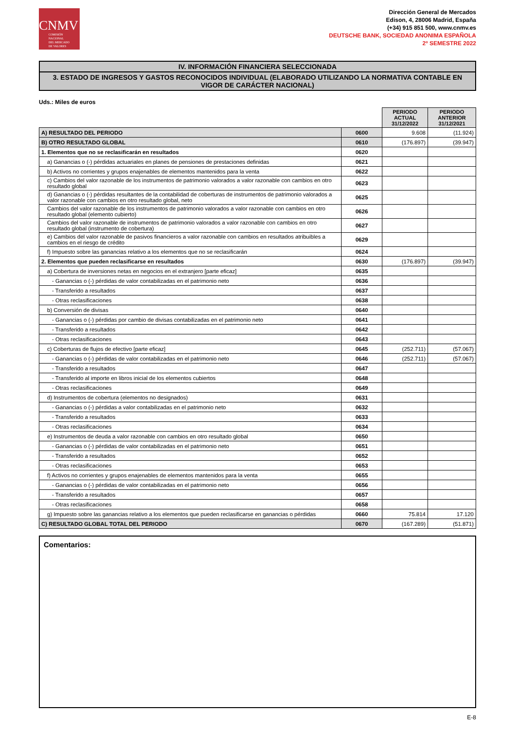CNMV
COMISIÓN
NACIONAL
DEL MERCADO
DE VALORES
Dirección General de Mercados
Edison, 4, 28006 Madrid, España
(+34) 915 851 500, www.cnmv.es
DEUTSCHE BANK, SOCIEDAD ANONIMA ESPAÑOLA
2º SEMESTRE 2022
IV. INFORMACIÓN FINANCIERA SELECCIONADA
3. ESTADO DE INGRESOS Y GASTOS RECONOCIDOS INDIVIDUAL (ELABORADO UTILIZANDO LA NORMATIVA CONTABLE EN VIGOR DE CARÁCTER NACIONAL)
Uds.: Miles de euros
| | | PERIODO ACTUAL 31/12/2022 | PERIODO ANTERIOR 31/12/2021 |
| A) RESULTADO DEL PERIODO | 0600 | 9.608 | (11.924) |
| B) OTRO RESULTADO GLOBAL | 0610 | (176.897) | (39.947) |
| 1. Elementos que no se reclasificarán en resultados | 0620 | | |
| a) Ganancias o (-) pérdidas actuariales en planes de pensiones de prestaciones definidas | 0621 | | |
| b) Activos no corrientes y grupos enajenables de elementos mantenidos para la venta | 0622 | | |
| c) Cambios del valor razonable de los instrumentos de patrimonio valorados a valor razonable con cambios en otro resultado global | 0623 | | |
| d) Ganancias o (-) pérdidas resultantes de la contabilidad de coberturas de instrumentos de patrimonio valorados a valor razonable con cambios en otro resultado global, neto | 0625 | | |
| Cambios del valor razonable de los instrumentos de patrimonio valorados a valor razonable con cambios en otro resultado global (elemento cubierto) | 0626 | | |
| Cambios del valor razonable de instrumentos de patrimonio valorados a valor razonable con cambios en otro resultado global (instrumento de cobertura) | 0627 | | |
| e) Cambios del valor razonable de pasivos financieros a valor razonable con cambios en resultados atribuibles a cambios en el riesgo de crédito | 0629 | | |
| f) Impuesto sobre las ganancias relativo a los elementos que no se reclasificarán | 0624 | | |
| 2. Elementos que pueden reclasificarse en resultados | 0630 | (176.897) | (39.947) |
| a) Cobertura de inversiones netas en negocios en el extranjero [parte eficaz] | 0635 | | |
| - Ganancias o (-) pérdidas de valor contabilizadas en el patrimonio neto | 0636 | | |
| - Transferido a resultados | 0637 | | |
| - Otras reclasificaciones | 0638 | | |
| b) Conversión de divisas | 0640 | | |
| - Ganancias o (-) pérdidas por cambio de divisas contabilizadas en el patrimonio neto | 0641 | | |
| - Transferido a resultados | 0642 | | |
| - Otras reclasificaciones | 0643 | | |
| c) Coberturas de flujos de efectivo [parte eficaz] | 0645 | (252.711) | (57.067) |
| - Ganancias o (-) pérdidas de valor contabilizadas en el patrimonio neto | 0646 | (252.711) | (57.067) |
| - Transferido a resultados | 0647 | | |
| - Transferido al importe en libros inicial de los elementos cubiertos | 0648 | | |
| - Otras reclasificaciones | 0649 | | |
| d) Instrumentos de cobertura (elementos no designados) | 0631 | | |
| - Ganancias o (-) pérdidas a valor contabilizadas en el patrimonio neto | 0632 | | |
| - Transferido a resultados | 0633 | | |
| - Otras reclasificaciones | 0634 | | |
| e) Instrumentos de deuda a valor razonable con cambios en otro resultado global | 0650 | | |
| - Ganancias o (-) pérdidas de valor contabilizadas en el patrimonio neto | 0651 | | |
| - Transferido a resultados | 0652 | | |
| - Otras reclasificaciones | 0653 | | |
| f) Activos no corrientes y grupos enajenables de elementos mantenidos para la venta | 0655 | | |
| - Ganancias o (-) pérdidas de valor contabilizadas en el patrimonio neto | 0656 | | |
| - Transferido a resultados | 0657 | | |
| - Otras reclasificaciones | 0658 | | |
| g) Impuesto sobre las ganancias relativo a los elementos que pueden reclasificarse en ganancias o pérdidas | 0660 | 75.814 | 17.120 |
| C) RESULTADO GLOBAL TOTAL DEL PERIODO | 0670 | (167.289) | (51.871) |
Comentarios:
E-8